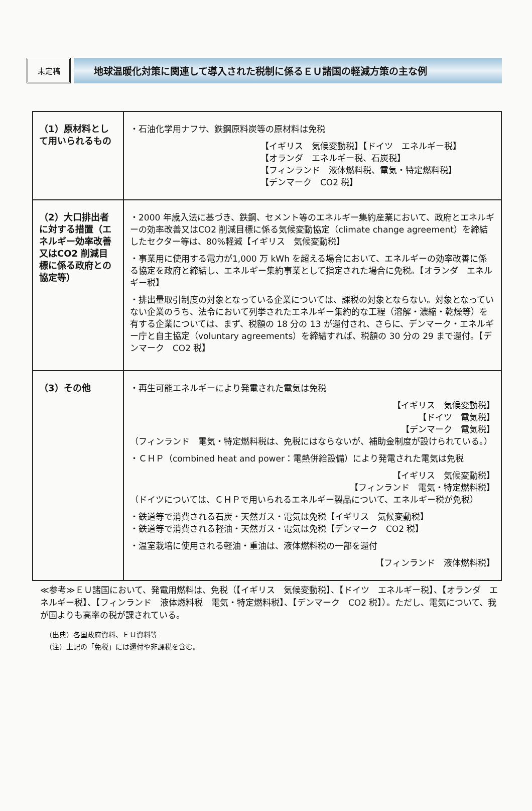未定稿
地球温暖化対策に関連して導入された税制に係るＥＵ諸国の軽減方策の主な例
| （1）原材料として用いられるもの | ・石油化学用ナフサ、鉄鋼原料炭等の原材料は免税 【イギリス 気候変動税】【ドイツ エネルギー税】 【オランダ エネルギー税、石炭税】 【フィンランド 液体燃料税、電気・特定燃料税】 【デンマーク CO2 税】 |
| （2）大口排出者に対する措置（エネルギー効率改善又はCO2 削減目標に係る政府との協定等） | ・2000 年歳入法に基づき、鉄鋼、セメント等のエネルギー集約産業において、政府とエネルギーの効率改善又はCO2 削減目標に係る気候変動協定（climate change agreement）を締結したセクター等は、80%軽減【イギリス 気候変動税】 ・事業用に使用する電力が1,000 万 kWh を超える場合において、エネルギーの効率改善に係る協定を政府と締結し、エネルギー集約事業として指定された場合に免税。【オランダ エネルギー税】 ・排出量取引制度の対象となっている企業については、課税の対象とならない。対象となっていない企業のうち、法令において列挙されたエネルギー集約的な工程（溶解・濃縮・乾燥等）を有する企業については、まず、税額の 18 分の 13 が還付され、さらに、デンマーク・エネルギー庁と自主協定（voluntary agreements）を締結すれば、税額の 30 分の 29 まで還付。【デンマーク CO2 税】 |
| （3）その他 | ・再生可能エネルギーにより発電された電気は免税 【イギリス 気候変動税】 【ドイツ 電気税】 【デンマーク 電気税】 （フィンランド 電気・特定燃料税は、免税にはならないが、補助金制度が設けられている。） ・ＣＨＰ（combined heat and power：電熱併給設備）により発電された電気は免税 【イギリス 気候変動税】 【フィンランド 電気・特定燃料税】 （ドイツについては、ＣＨＰで用いられるエネルギー製品について、エネルギー税が免税） ・鉄道等で消費される石炭・天然ガス・電気は免税【イギリス 気候変動税】 ・鉄道等で消費される軽油・天然ガス・電気は免税【デンマーク CO2 税】 ・温室栽培に使用される軽油・重油は、液体燃料税の一部を還付 【フィンランド 液体燃料税】 |
≪参考≫ＥＵ諸国において、発電用燃料は、免税（【イギリス　気候変動税】、【ドイツ　エネルギー税】、【オランダ　エネルギー税】、【フィンランド　液体燃料税　電気・特定燃料税】、【デンマーク　CO2 税】）。ただし、電気について、我が国よりも高率の税が課されている。
（出典）各国政府資料、ＥＵ資料等
（注）上記の「免税」には還付や非課税を含む。